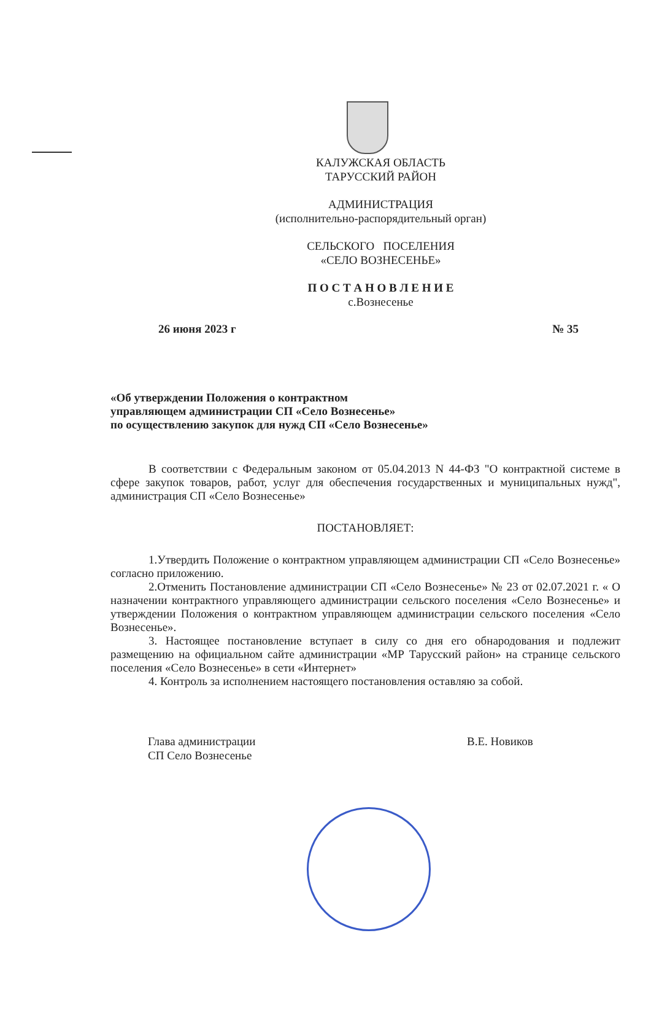КАЛУЖСКАЯ ОБЛАСТЬ
ТАРУССКИЙ РАЙОН
АДМИНИСТРАЦИЯ
(исполнительно-распорядительный орган)
СЕЛЬСКОГО ПОСЕЛЕНИЯ
«СЕЛО ВОЗНЕСЕНЬЕ»
П О С Т А Н О В Л Е Н И Е
с.Вознесенье
26 июня 2023 г № 35
«Об утверждении Положения о контрактном
управляющем администрации СП «Село Вознесенье»
по осуществлению закупок для нужд СП «Село Вознесенье»
В соответствии с Федеральным законом от 05.04.2013 N 44-ФЗ "О контрактной системе в сфере закупок товаров, работ, услуг для обеспечения государственных и муниципальных нужд", администрация СП «Село Вознесенье»
ПОСТАНОВЛЯЕТ:
1.Утвердить Положение о контрактном управляющем администрации СП «Село Вознесенье» согласно приложению.
2.Отменить Постановление администрации СП «Село Вознесенье» № 23 от 02.07.2021 г. « О назначении контрактного управляющего администрации сельского поселения «Село Вознесенье» и утверждении Положения о контрактном управляющем администрации сельского поселения «Село Вознесенье».
3. Настоящее постановление вступает в силу со дня его обнародования и подлежит размещению на официальном сайте администрации «МР Тарусский район» на странице сельского поселения «Село Вознесенье» в сети «Интернет»
4. Контроль за исполнением настоящего постановления оставляю за собой.
Глава администрации
СП Село Вознесенье
В.Е. Новиков